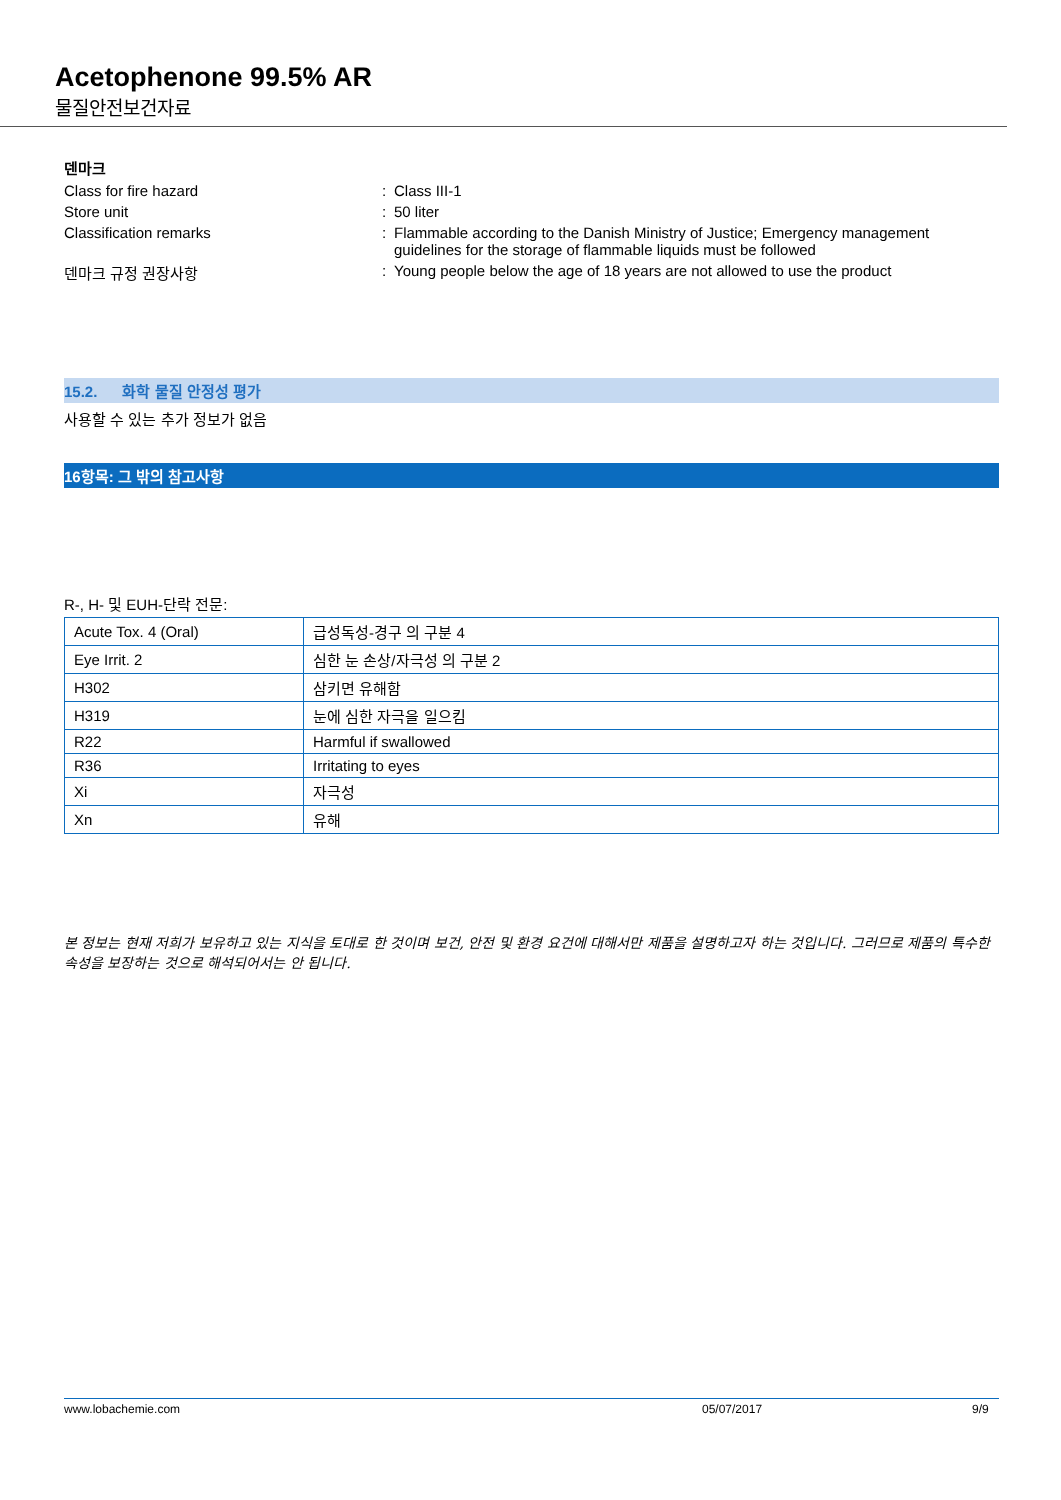Acetophenone 99.5% AR
물질안전보건자료
덴마크
Class for fire hazard : Class III-1
Store unit : 50 liter
Classification remarks : Flammable according to the Danish Ministry of Justice; Emergency management guidelines for the storage of flammable liquids must be followed
덴마크 규정 권장사항 : Young people below the age of 18 years are not allowed to use the product
15.2. 화학 물질 안정성 평가
사용할 수 있는 추가 정보가 없음
16항목: 그 밖의 참고사항
R-, H- 및 EUH-단락 전문:
| Acute Tox. 4 (Oral) | 급성독성-경구 의 구분 4 |
| Eye Irrit. 2 | 심한 눈 손상/자극성 의 구분 2 |
| H302 | 삼키면 유해함 |
| H319 | 눈에 심한 자극을 일으킴 |
| R22 | Harmful if swallowed |
| R36 | Irritating to eyes |
| Xi | 자극성 |
| Xn | 유해 |
본 정보는 현재 저희가 보유하고 있는 지식을 토대로 한 것이며 보건, 안전 및 환경 요건에 대해서만 제품을 설명하고자 하는 것입니다. 그러므로 제품의 특수한 속성을 보장하는 것으로 해석되어서는 안 됩니다.
www.lobachemie.com 05/07/2017 9/9